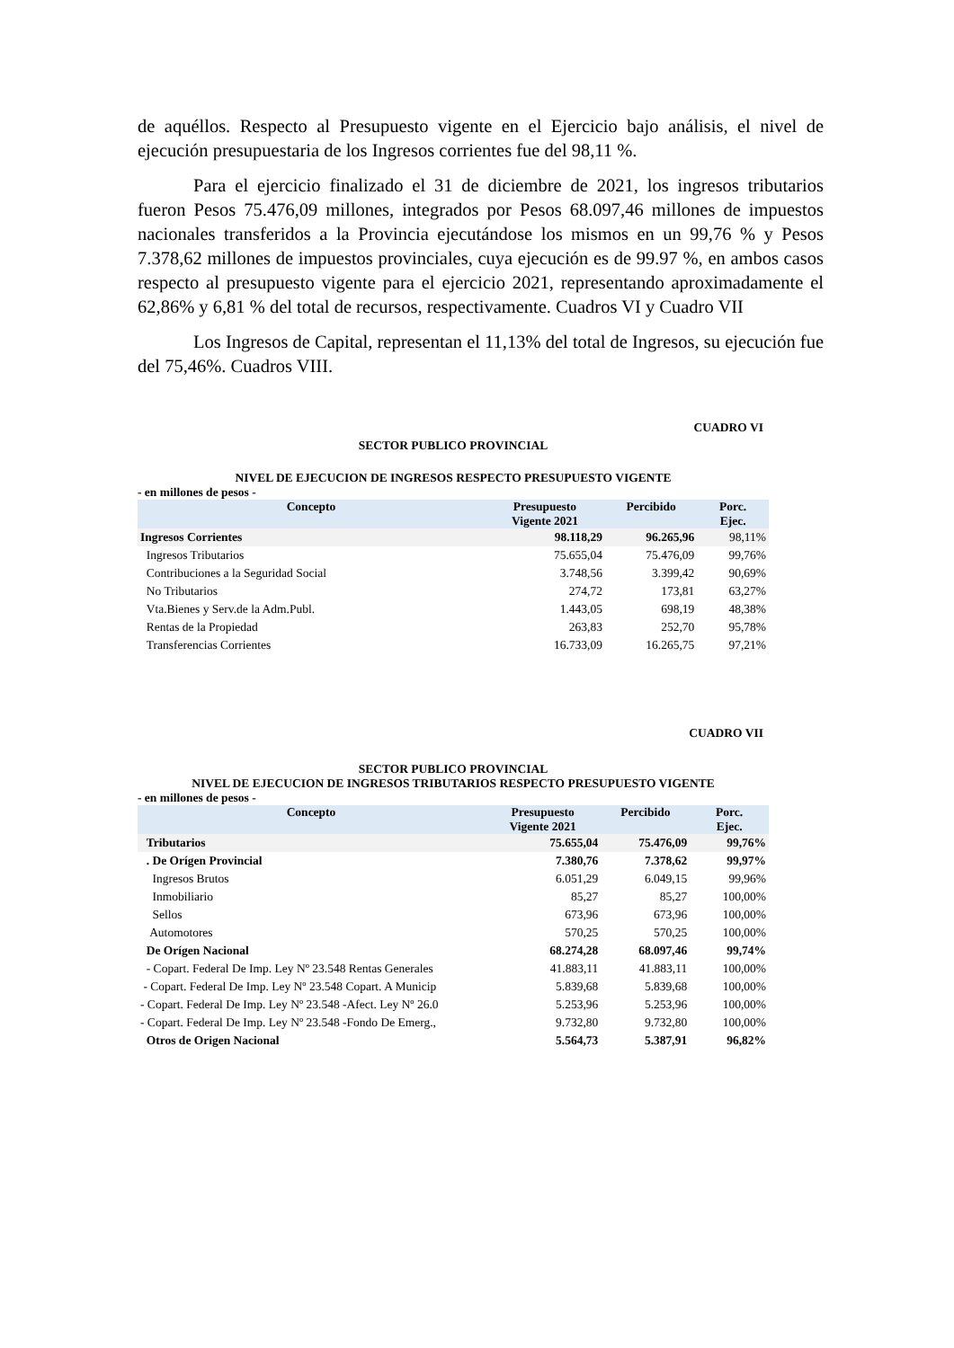de aquéllos. Respecto al Presupuesto vigente en el Ejercicio bajo análisis, el nivel de ejecución presupuestaria de los Ingresos corrientes fue del 98,11 %.
Para el ejercicio finalizado el 31 de diciembre de 2021, los ingresos tributarios fueron Pesos 75.476,09 millones, integrados por Pesos 68.097,46 millones de impuestos nacionales transferidos a la Provincia ejecutándose los mismos en un 99,76 % y Pesos 7.378,62 millones de impuestos provinciales, cuya ejecución es de 99.97 %, en ambos casos respecto al presupuesto vigente para el ejercicio 2021, representando aproximadamente el 62,86% y 6,81 % del total de recursos, respectivamente. Cuadros VI y Cuadro VII
Los Ingresos de Capital, representan el 11,13% del total de Ingresos, su ejecución fue del 75,46%. Cuadros VIII.
CUADRO VI
SECTOR PUBLICO PROVINCIAL
NIVEL DE EJECUCION DE INGRESOS RESPECTO PRESUPUESTO VIGENTE
- en millones de pesos -
| Concepto | Presupuesto Vigente 2021 | Percibido | Porc. Ejec. |
| --- | --- | --- | --- |
| Ingresos Corrientes | 98.118,29 | 96.265,96 | 98,11% |
| Ingresos Tributarios | 75.655,04 | 75.476,09 | 99,76% |
| Contribuciones a la Seguridad Social | 3.748,56 | 3.399,42 | 90,69% |
| No Tributarios | 274,72 | 173,81 | 63,27% |
| Vta.Bienes y Serv.de la Adm.Publ. | 1.443,05 | 698,19 | 48,38% |
| Rentas de la Propiedad | 263,83 | 252,70 | 95,78% |
| Transferencias Corrientes | 16.733,09 | 16.265,75 | 97,21% |
CUADRO VII
SECTOR PUBLICO PROVINCIAL
NIVEL DE EJECUCION DE INGRESOS TRIBUTARIOS RESPECTO PRESUPUESTO VIGENTE
- en millones de pesos -
| Concepto | Presupuesto Vigente 2021 | Percibido | Porc. Ejec. |
| --- | --- | --- | --- |
| Tributarios | 75.655,04 | 75.476,09 | 99,76% |
| . De Orígen Provincial | 7.380,76 | 7.378,62 | 99,97% |
| Ingresos Brutos | 6.051,29 | 6.049,15 | 99,96% |
| Inmobiliario | 85,27 | 85,27 | 100,00% |
| Sellos | 673,96 | 673,96 | 100,00% |
| Automotores | 570,25 | 570,25 | 100,00% |
| De Orígen Nacional | 68.274,28 | 68.097,46 | 99,74% |
| - Copart. Federal De Imp. Ley Nº 23.548 Rentas Generales | 41.883,11 | 41.883,11 | 100,00% |
| - Copart. Federal De Imp. Ley Nº 23.548 Copart. A Municip | 5.839,68 | 5.839,68 | 100,00% |
| - Copart. Federal De Imp. Ley Nº 23.548 -Afect. Ley Nº 26.0 | 5.253,96 | 5.253,96 | 100,00% |
| - Copart. Federal De Imp. Ley Nº 23.548 -Fondo De Emerg., | 9.732,80 | 9.732,80 | 100,00% |
| Otros de Origen Nacional | 5.564,73 | 5.387,91 | 96,82% |